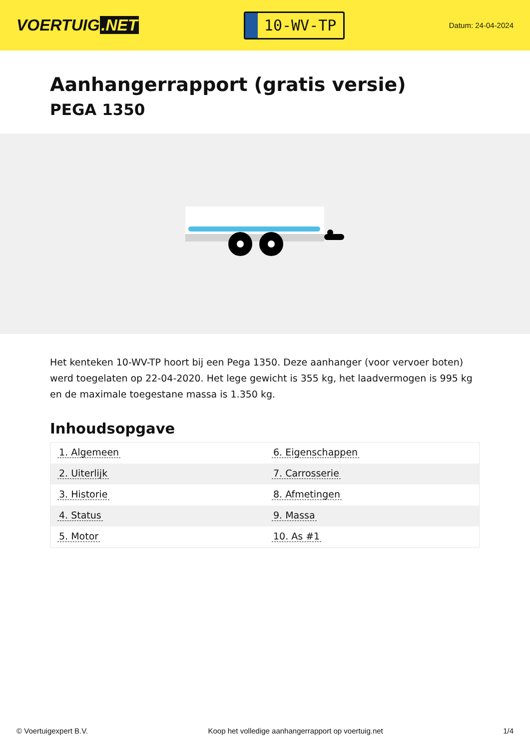VOERTUIG.NET
10-WV-TP
Datum: 24-04-2024
Aanhangerrapport (gratis versie)
PEGA 1350
Het kenteken 10-WV-TP hoort bij een Pega 1350. Deze aanhanger (voor vervoer boten) werd toegelaten op 22-04-2020. Het lege gewicht is 355 kg, het laadvermogen is 995 kg en de maximale toegestane massa is 1.350 kg.
Inhoudsopgave
| 1. Algemeen | 6. Eigenschappen |
| 2. Uiterlijk | 7. Carrosserie |
| 3. Historie | 8. Afmetingen |
| 4. Status | 9. Massa |
| 5. Motor | 10. As #1 |
© Voertuigexpert B.V. Koop het volledige aanhangerrapport op voertuig.net
1/4